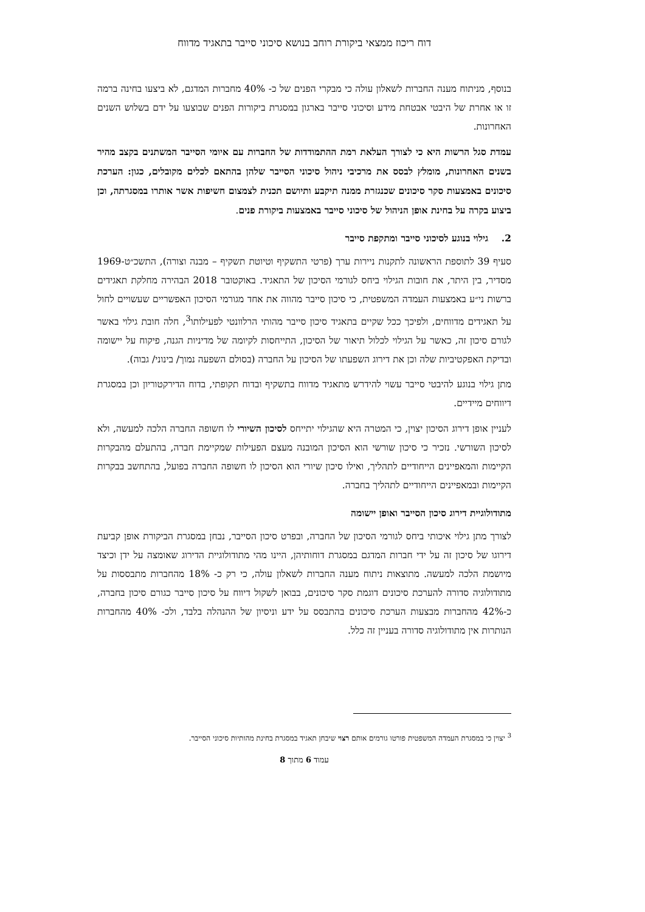דוח ריכוז ממצאי ביקורת רוחב בנושא סיכוני סייבר בתאגיד מדווח
בנוסף, מניתוח מענה החברות לשאלון עולה כי מבקרי הפנים של כ- 40% מחברות המדגם, לא ביצעו בחינה ברמה זו או אחרת של היבטי אבטחת מידע וסיכוני סייבר בארגון במסגרת ביקורות הפנים שבוצעו על ידם בשלוש השנים האחרונות.
עמדת סגל הרשות היא כי לצורך העלאת רמת ההתמודדות של החברות עם איומי הסייבר המשתנים בקצב מהיר בשנים האחרונות, מומלץ לבסס את מרכיבי ניהול סיכוני הסייבר שלהן בהתאם לכלים מקובלים, כגון: הערכת סיכונים באמצעות סקר סיכונים שכנגזרת ממנה תיקבע ותיושם תכנית לצמצום חשיפות אשר אותרו במסגרתה, וכן ביצוע בקרה על בחינת אופן הניהול של סיכוני סייבר באמצעות ביקורת פנים.
2. גילוי בנוגע לסיכוני סייבר ומתקפת סייבר
סעיף 39 לתוספת הראשונה לתקנות ניירות ערך (פרטי התשקיף וטיוטת תשקיף – מבנה וצורה), התשכ״ט-1969 מסדיר, בין היתר, את חובות הגילוי ביחס לגורמי הסיכון של התאגיד. באוקטובר 2018 הבהירה מחלקת תאגידים ברשות ני״ע באמצעות העמדה המשפטית, כי סיכון סייבר מהווה את אחד מגורמי הסיכון האפשריים שעשויים לחול על תאגידים מדווחים, ולפיכך ככל שקיים בתאגיד סיכון סייבר מהותי הרלוונטי לפעילותו<sup>3</sup>, חלה חובת גילוי באשר לגורם סיכון זה, כאשר על הגילוי לכלול תיאור של הסיכון, התייחסות לקיומה של מדיניות הגנה, פיקוח על יישומה ובדיקת האפקטיביות שלה וכן את דירוג השפעתו של הסיכון על החברה (בסולם השפעה נמוך/ בינוני/ גבוה).
מתן גילוי בנוגע להיבטי סייבר עשוי להידרש מתאגיד מדווח בתשקיף ובדוח תקופתי, בדוח הדירקטוריון וכן במסגרת דיווחים מיידיים.
לעניין אופן דירוג הסיכון יצוין, כי המטרה היא שהגילוי יתייחס לסיכון השיורי לו חשופה החברה הלכה למעשה, ולא לסיכון השורשי. נזכיר כי סיכון שורשי הוא הסיכון המובנה מעצם הפעילות שמקיימת חברה, בהתעלם מהבקרות הקיימות והמאפיינים הייחודיים לתהליך, ואילו סיכון שיורי הוא הסיכון לו חשופה החברה בפועל, בהתחשב בבקרות הקיימות ובמאפיינים הייחודיים לתהליך בחברה.
מתודולוגיית דירוג סיכון הסייבר ואופן יישומה
לצורך מתן גילוי איכותי ביחס לגורמי הסיכון של החברה, ובפרט סיכון הסייבר, נבחן במסגרת הביקורת אופן קביעת דירוגו של סיכון זה על ידי חברות המדגם במסגרת דוחותיהן, היינו מהי מתודולוגיית הדירוג שאומצה על ידן וכיצד מיושמת הלכה למעשה. מתוצאות ניתוח מענה החברות לשאלון עולה, כי רק כ- 18% מהחברות מתבססות על מתודולוגיה סדורה להערכת סיכונים דוגמת סקר סיכונים, בבואן לשקול דיווח על סיכון סייבר כגורם סיכון בחברה, כ-42% מהחברות מבצעות הערכת סיכונים בהתבסס על ידע וניסיון של ההנהלה בלבד, ולכ- 40% מהחברות הנותרות אין מתודולוגיה סדורה בעניין זה כלל.
<sup>3</sup> יצוין כי במסגרת העמדה המשפטית פורטו גורמים אותם רצוי שיבחן תאגיד במסגרת בחינת מהותיות סיכוני הסייבר.
עמוד 6 מתוך 8